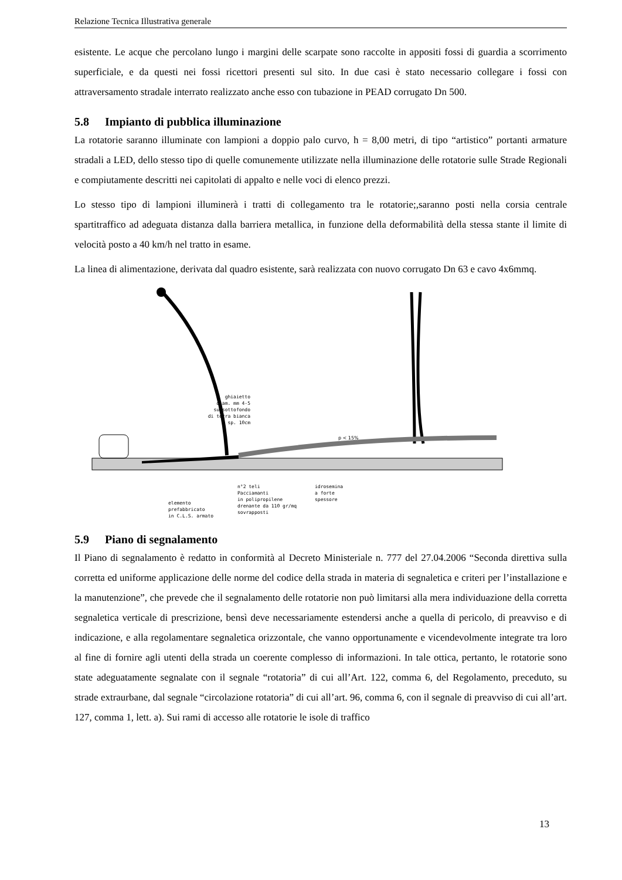Relazione Tecnica Illustrativa generale
esistente. Le acque che percolano lungo i margini delle scarpate sono raccolte in appositi fossi di guardia a scorrimento superficiale, e da questi nei fossi ricettori presenti sul sito. In due casi è stato necessario collegare i fossi con attraversamento stradale interrato realizzato anche esso con tubazione in PEAD corrugato Dn 500.
5.8 Impianto di pubblica illuminazione
La rotatorie saranno illuminate con lampioni a doppio palo curvo, h = 8,00 metri, di tipo “artistico” portanti armature stradali a LED, dello stesso tipo di quelle comunemente utilizzate nella illuminazione delle rotatorie sulle Strade Regionali e compiutamente descritti nei capitolati di appalto e nelle voci di elenco prezzi.
Lo stesso tipo di lampioni illuminerà i tratti di collegamento tra le rotatorie;,saranno posti nella corsia centrale spartitraffico ad adeguata distanza dalla barriera metallica, in funzione della deformabilità della stessa stante il limite di velocità posto a 40 km/h nel tratto in esame.
La linea di alimentazione, derivata dal quadro esistente, sarà realizzata con nuovo corrugato Dn 63 e cavo 4x6mmq.
ghiaietto
diam. mm 4-5
su sottofondo
di terra bianca
sp. 10cm
p < 15%
n°2 teli
Pacciamanti
in polipropilene
drenante da 110 gr/mq
sovrapposti
idrosemina
a forte
spessore
elemento
prefabbricato
in C.L.S. armato
5.9 Piano di segnalamento
Il Piano di segnalamento è redatto in conformità al Decreto Ministeriale n. 777 del 27.04.2006 “Seconda direttiva sulla corretta ed uniforme applicazione delle norme del codice della strada in materia di segnaletica e criteri per l’installazione e la manutenzione”, che prevede che il segnalamento delle rotatorie non può limitarsi alla mera individuazione della corretta segnaletica verticale di prescrizione, bensì deve necessariamente estendersi anche a quella di pericolo, di preavviso e di indicazione, e alla regolamentare segnaletica orizzontale, che vanno opportunamente e vicendevolmente integrate tra loro al fine di fornire agli utenti della strada un coerente complesso di informazioni. In tale ottica, pertanto, le rotatorie sono state adeguatamente segnalate con il segnale “rotatoria” di cui all’Art. 122, comma 6, del Regolamento, preceduto, su strade extraurbane, dal segnale “circolazione rotatoria” di cui all’art. 96, comma 6, con il segnale di preavviso di cui all’art. 127, comma 1, lett. a). Sui rami di accesso alle rotatorie le isole di traffico
13